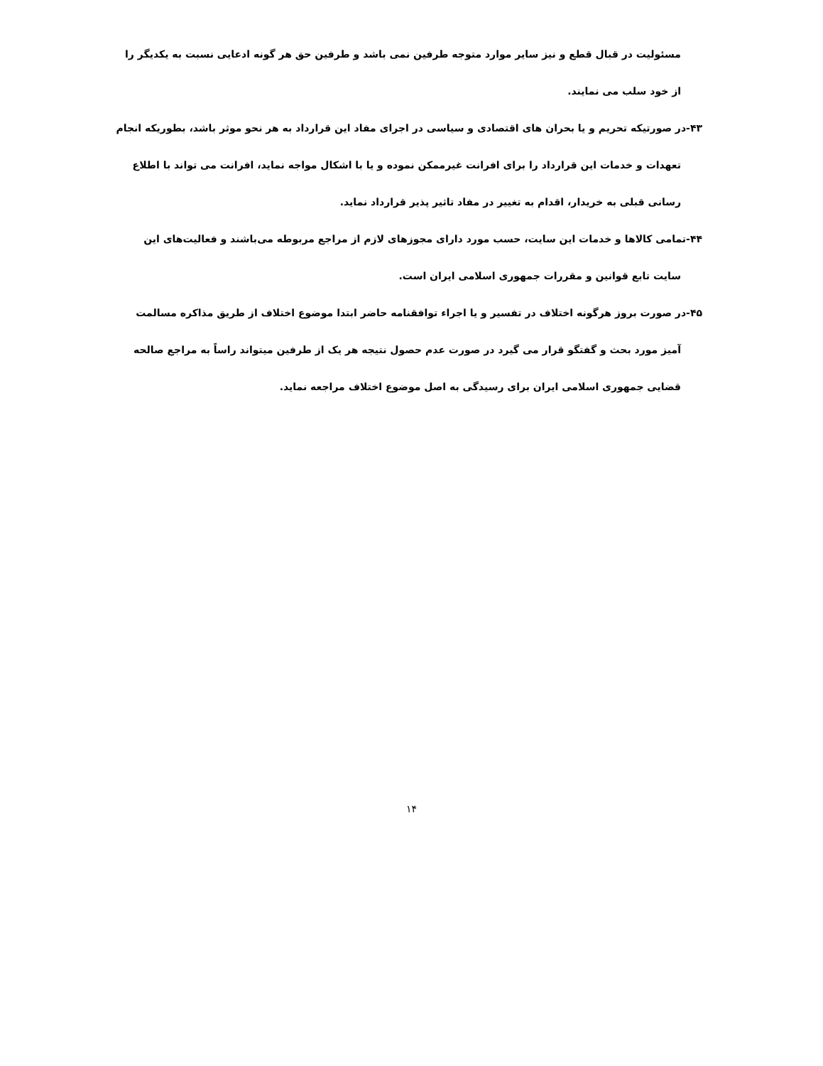مسئولیت در قبال قطع و نیز سایر موارد متوجه طرفین نمی باشد و طرفین حق هر گونه ادعایی نسبت به یکدیگر را از خود سلب می نمایند.
۴۳-در صورتیکه تحریم و یا بحران های اقتصادی و سیاسی در اجرای مفاد این قرارداد به هر نحو موثر باشد، بطوریکه انجام تعهدات و خدمات این قرارداد را برای افرانت غیرممکن نموده و یا با اشکال مواجه نماید، افرانت می تواند با اطلاع رسانی قبلی به خریدار، اقدام به تغییر در مفاد تاثیر پذیر قرارداد نماید.
۴۴-تمامی کالاها و خدمات این سایت، حسب مورد دارای مجوزهای لازم از مراجع مربوطه می‌باشند و فعالیت‌های این سایت تابع قوانین و مقررات جمهوری اسلامی ایران است.
۴۵-در صورت بروز هرگونه اختلاف در تفسیر و یا اجراء توافقنامه حاضر ابتدا موضوع اختلاف از طریق مذاکره مسالمت آمیز مورد بحث و گفتگو قرار می گیرد در صورت عدم حصول نتیجه هر یک از طرفین میتواند راساً به مراجع صالحه قضایی جمهوری اسلامی ایران برای رسیدگی به اصل موضوع اختلاف مراجعه نماید.
۱۴